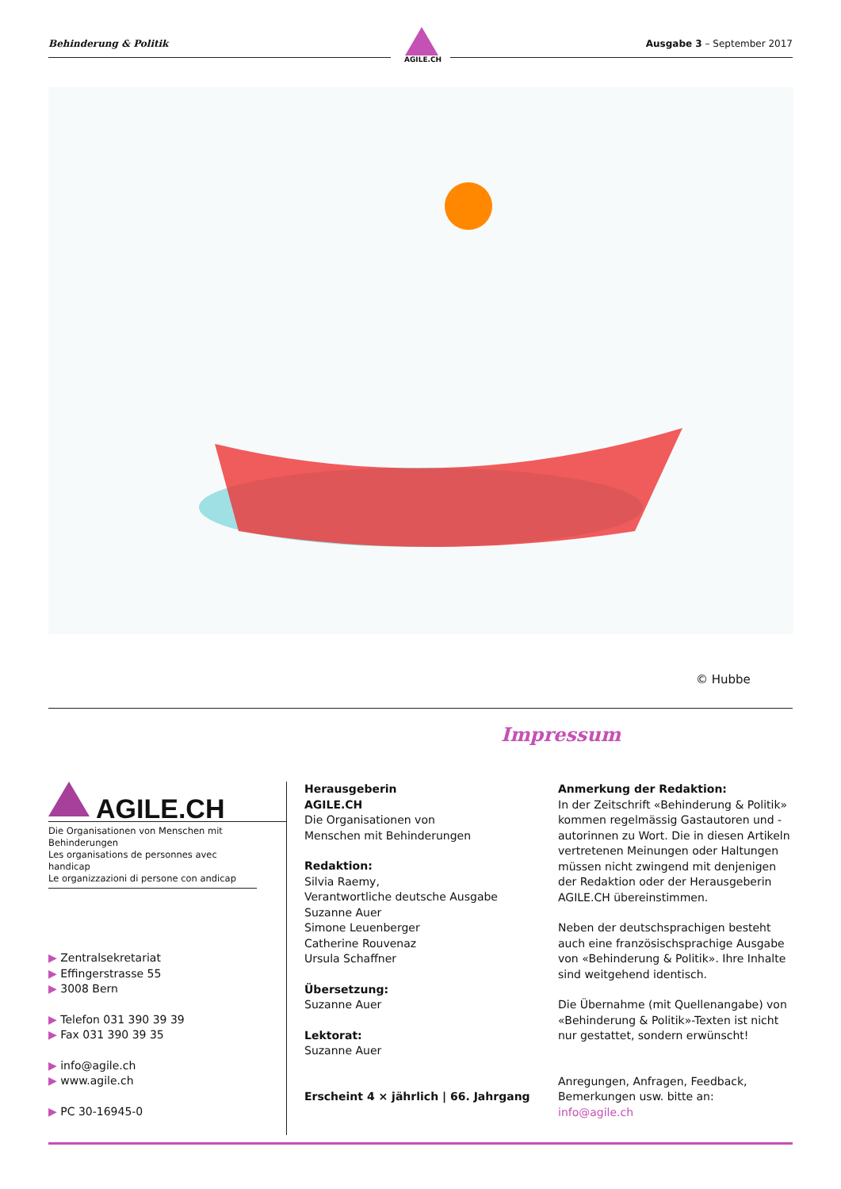Behinderung & Politik Ausgabe 3 – September 2017
AGILE.CH
© Hubbe
Impressum
AGILE.CH
Die Organisationen von Menschen mit Behinderungen
Les organisations de personnes avec handicap
Le organizzazioni di persone con andicap
▶ Zentralsekretariat
▶ Effingerstrasse 55
▶ 3008 Bern
▶ Telefon 031 390 39 39
▶ Fax 031 390 39 35
▶ info@agile.ch
▶ www.agile.ch
▶ PC 30-16945-0
Herausgeberin
AGILE.CH
Die Organisationen von
Menschen mit Behinderungen
Redaktion:
Silvia Raemy,
Verantwortliche deutsche Ausgabe
Suzanne Auer
Simone Leuenberger
Catherine Rouvenaz
Ursula Schaffner
Übersetzung:
Suzanne Auer
Lektorat:
Suzanne Auer
Erscheint 4 × jährlich | 66. Jahrgang
Anmerkung der Redaktion:
In der Zeitschrift «Behinderung & Politik» kommen regelmässig Gastautoren und -autorinnen zu Wort. Die in diesen Artikeln vertretenen Meinungen oder Haltungen müssen nicht zwingend mit denjenigen der Redaktion oder der Herausgeberin AGILE.CH übereinstimmen.
Neben der deutschsprachigen besteht auch eine französischsprachige Ausgabe von «Behinderung & Politik». Ihre Inhalte sind weitgehend identisch.
Die Übernahme (mit Quellenangabe) von «Behinderung & Politik»-Texten ist nicht nur gestattet, sondern erwünscht!
Anregungen, Anfragen, Feedback,
Bemerkungen usw. bitte an: info@agile.ch